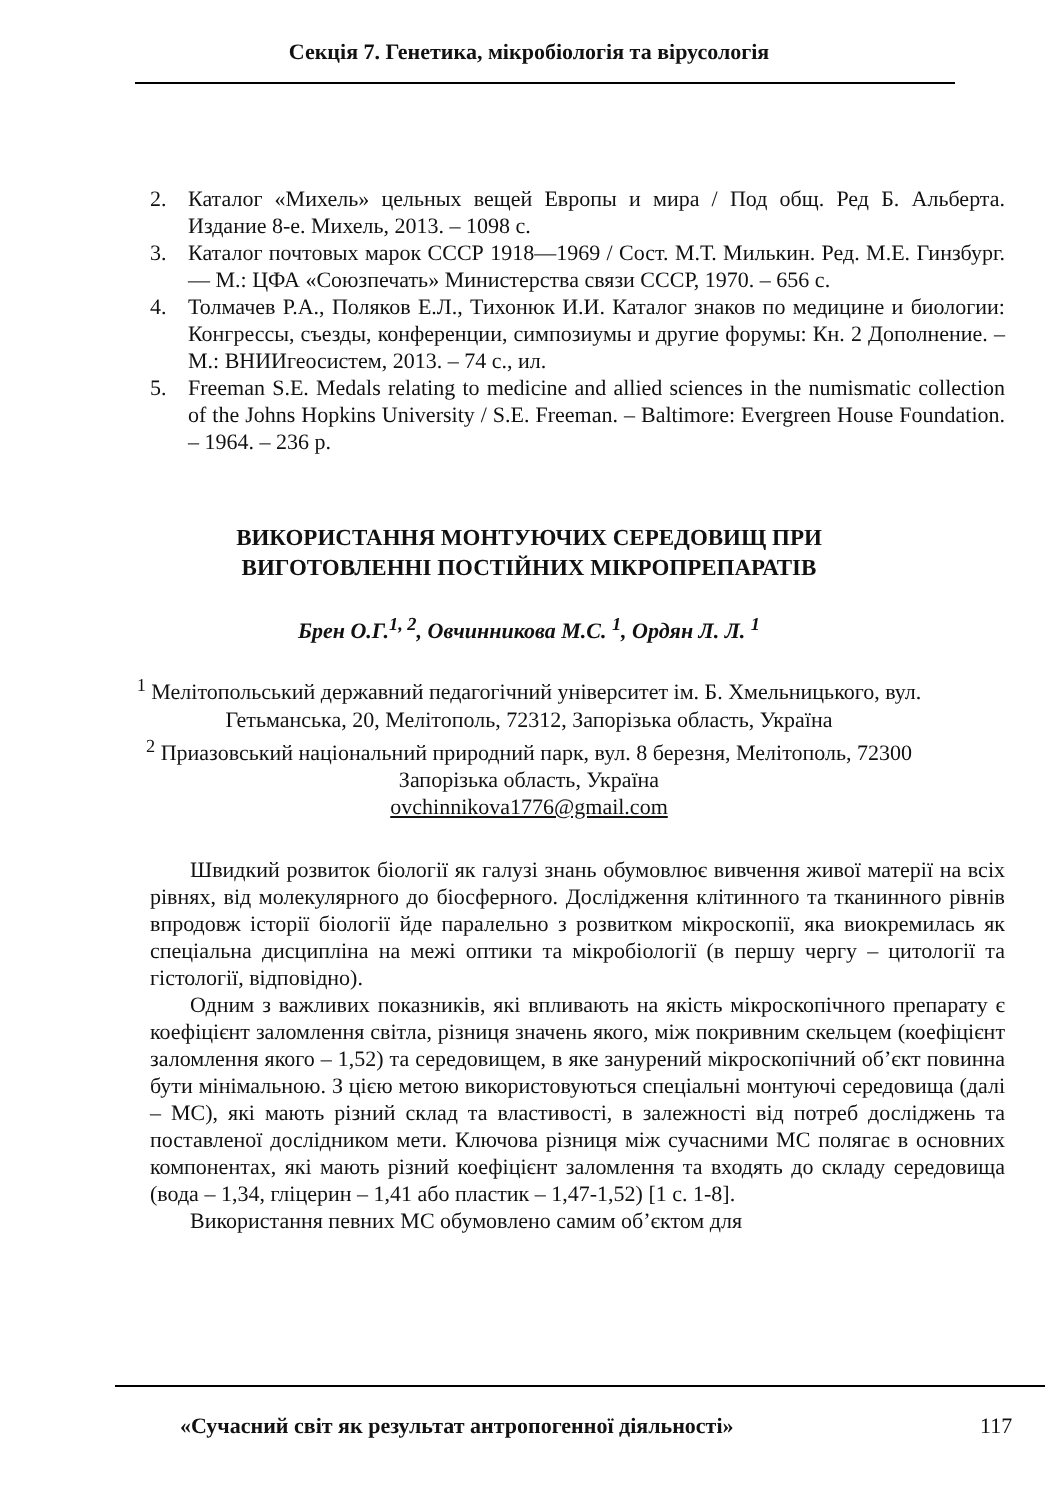Секція 7. Генетика, мікробіологія та вірусологія
2. Каталог «Михель» цельных вещей Европы и мира / Под общ. Ред Б. Альберта. Издание 8-е. Михель, 2013. – 1098 с.
3. Каталог почтовых марок СССР 1918—1969 / Сост. М.Т. Милькин. Ред. М.Е. Гинзбург. — М.: ЦФА «Союзпечать» Министерства связи СССР, 1970. – 656 с.
4. Толмачев Р.А., Поляков Е.Л., Тихонюк И.И. Каталог знаков по медицине и биологии: Конгрессы, съезды, конференции, симпозиумы и другие форумы: Кн. 2 Дополнение. – М.: ВНИИгеосистем, 2013. – 74 с., ил.
5. Freeman S.E. Medals relating to medicine and allied sciences in the numismatic collection of the Johns Hopkins University / S.E. Freeman. – Baltimore: Evergreen House Foundation. – 1964. – 236 p.
ВИКОРИСТАННЯ МОНТУЮЧИХ СЕРЕДОВИЩ ПРИ
ВИГОТОВЛЕННІ ПОСТІЙНИХ МІКРОПРЕПАРАТІВ
Брен О.Г.<sup>1, 2</sup>, Овчинникова М.С. <sup>1</sup>, Ордян Л. Л. <sup>1</sup>
<sup>1</sup> Мелітопольський державний педагогічний університет ім. Б. Хмельницького, вул. Гетьманська, 20, Мелітополь, 72312, Запорізька область, Україна
<sup>2</sup> Приазовський національний природний парк, вул. 8 березня, Мелітополь, 72300 Запорізька область, Україна
ovchinnikova1776@gmail.com
Швидкий розвиток біології як галузі знань обумовлює вивчення живої матерії на всіх рівнях, від молекулярного до біосферного. Дослідження клітинного та тканинного рівнів впродовж історії біології йде паралельно з розвитком мікроскопії, яка виокремилась як спеціальна дисципліна на межі оптики та мікробіології (в першу чергу – цитології та гістології, відповідно).
Одним з важливих показників, які впливають на якість мікроскопічного препарату є коефіцієнт заломлення світла, різниця значень якого, між покривним скельцем (коефіцієнт заломлення якого – 1,52) та середовищем, в яке занурений мікроскопічний об’єкт повинна бути мінімальною. З цією метою використовуються спеціальні монтуючі середовища (далі – МС), які мають різний склад та властивості, в залежності від потреб досліджень та поставленої дослідником мети. Ключова різниця між сучасними МС полягає в основних компонентах, які мають різний коефіцієнт заломлення та входять до складу середовища (вода – 1,34, гліцерин – 1,41 або пластик – 1,47-1,52) [1 с. 1-8].
Використання певних МС обумовлено самим об’єктом для
«Сучасний світ як результат антропогенної діяльності» 117